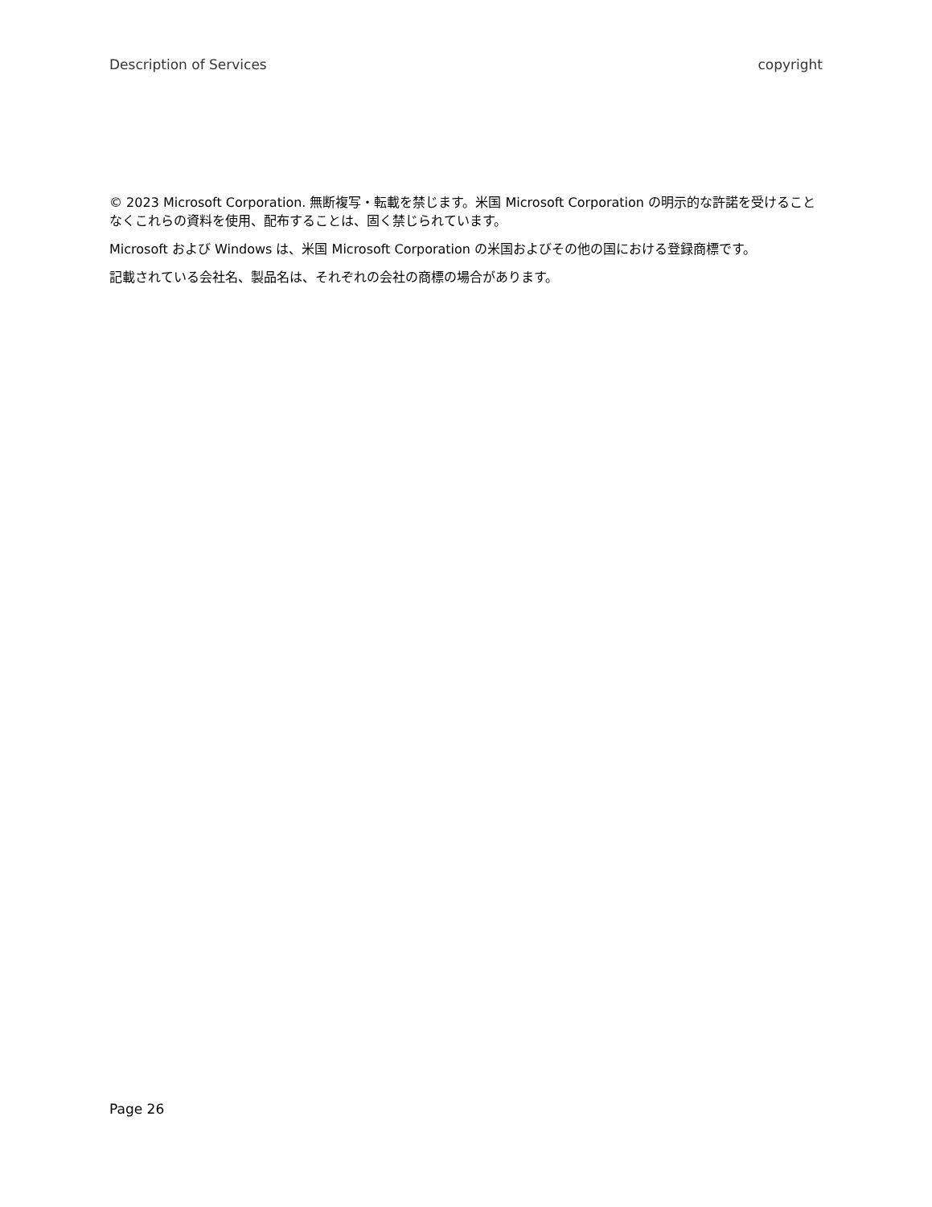Description of Services copyright
© 2023 Microsoft Corporation. 無断複写・転載を禁じます。米国 Microsoft Corporation の明示的な許諾を受けることなくこれらの資料を使用、配布することは、固く禁じられています。
Microsoft および Windows は、米国 Microsoft Corporation の米国およびその他の国における登録商標です。
記載されている会社名、製品名は、それぞれの会社の商標の場合があります。
Page 26